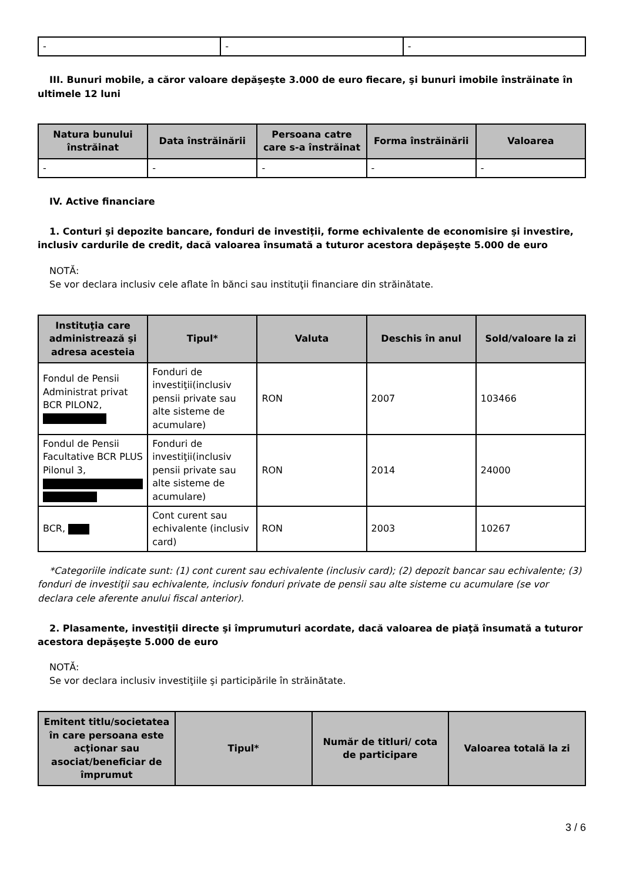| - | - | - |
III. Bunuri mobile, a căror valoare depăşeşte 3.000 de euro fiecare, şi bunuri imobile înstrăinate în ultimele 12 luni
| Natura bunului înstrăinat | Data înstrăinării | Persoana catre care s-a înstrăinat | Forma înstrăinării | Valoarea |
| --- | --- | --- | --- | --- |
| - | - | - | - | - |
IV. Active financiare
1. Conturi şi depozite bancare, fonduri de investiţii, forme echivalente de economisire şi investire, inclusiv cardurile de credit, dacă valoarea însumată a tuturor acestora depăşeşte 5.000 de euro
NOTĂ:
Se vor declara inclusiv cele aflate în bănci sau instituţii financiare din străinătate.
| Instituţia care administrează şi adresa acesteia | Tipul* | Valuta | Deschis în anul | Sold/valoare la zi |
| --- | --- | --- | --- | --- |
| Fondul de Pensii Administrat privat BCR PILON2, | Fonduri de investiţii(inclusiv pensii private sau alte sisteme de acumulare) | RON | 2007 | 103466 |
| Fondul de Pensii Facultative BCR PLUS Pilonul 3, | Fonduri de investiţii(inclusiv pensii private sau alte sisteme de acumulare) | RON | 2014 | 24000 |
| BCR, | Cont curent sau echivalente (inclusiv card) | RON | 2003 | 10267 |
*Categoriile indicate sunt: (1) cont curent sau echivalente (inclusiv card); (2) depozit bancar sau echivalente; (3) fonduri de investiţii sau echivalente, inclusiv fonduri private de pensii sau alte sisteme cu acumulare (se vor declara cele aferente anului fiscal anterior).
2. Plasamente, investiţii directe şi împrumuturi acordate, dacă valoarea de piaţă însumată a tuturor acestora depăşeşte 5.000 de euro
NOTĂ:
Se vor declara inclusiv investiţiile şi participările în străinătate.
| Emitent titlu/societatea în care persoana este acţionar sau asociat/beneficiar de împrumut | Tipul* | Număr de titluri/ cota de participare | Valoarea totală la zi |
| --- | --- | --- | --- |
3 / 6